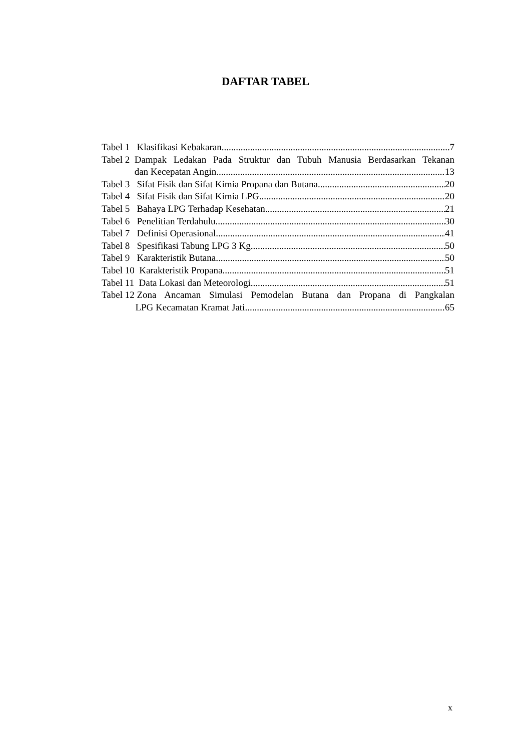DAFTAR TABEL
Tabel 1
Klasifikasi Kebakaran 7
Tabel 2
Dampak Ledakan Pada Struktur dan Tubuh Manusia Berdasarkan Tekanan
dan Kecepatan Angin 13
Tabel 3
Sifat Fisik dan Sifat Kimia Propana dan Butana 20
Tabel 4
Sifat Fisik dan Sifat Kimia LPG 20
Tabel 5
Bahaya LPG Terhadap Kesehatan 21
Tabel 6
Penelitian Terdahulu 30
Tabel 7
Definisi Operasional 41
Tabel 8
Spesifikasi Tabung LPG 3 Kg 50
Tabel 9
Karakteristik Butana 50
Tabel 10
Karakteristik Propana 51
Tabel 11
Data Lokasi dan Meteorologi 51
Tabel 12
Zona Ancaman Simulasi Pemodelan Butana dan Propana di Pangkalan
LPG Kecamatan Kramat Jati 65
x